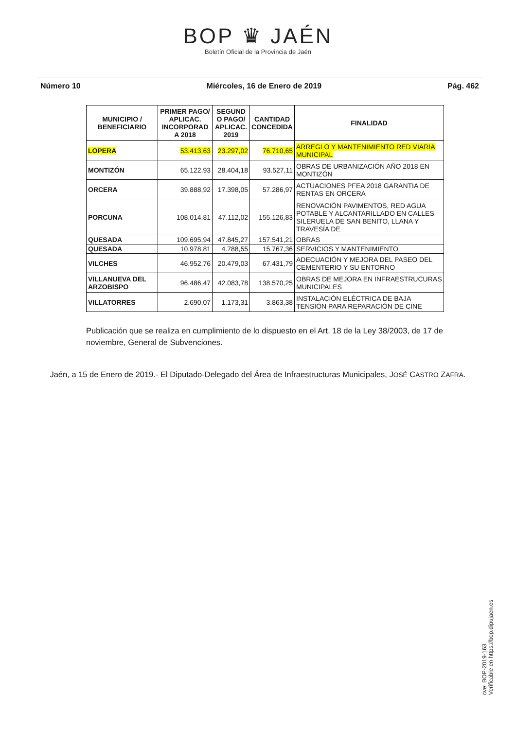BOP ♛ JAÉN
Boletín Oficial de la Provincia de Jaén
Número 10 Miércoles, 16 de Enero de 2019 Pág. 462
| MUNICIPIO / BENEFICIARIO | PRIMER PAGO/ APLICAC. INCORPORAD A 2018 | SEGUND O PAGO/ APLICAC. 2019 | CANTIDAD CONCEDIDA | FINALIDAD |
| --- | --- | --- | --- | --- |
| LOPERA | 53.413,63 | 23.297,02 | 76.710,65 | ARREGLO Y MANTENIMIENTO RED VIARIA MUNICIPAL |
| MONTIZÓN | 65.122,93 | 28.404,18 | 93.527,11 | OBRAS DE URBANIZACIÓN AÑO 2018 EN MONTIZÓN |
| ORCERA | 39.888,92 | 17.398,05 | 57.286,97 | ACTUACIONES PFEA 2018 GARANTIA DE RENTAS EN ORCERA |
| PORCUNA | 108.014,81 | 47.112,02 | 155.126,83 | RENOVACIÓN PAVIMENTOS, RED AGUA POTABLE Y ALCANTARILLADO EN CALLES SILERUELA DE SAN BENITO, LLANA Y TRAVESÍA DE |
| QUESADA | 109.695,94 | 47.845,27 | 157.541,21 | OBRAS |
| QUESADA | 10.978,81 | 4.788,55 | 15.767,36 | SERVICIOS Y MANTENIMIENTO |
| VILCHES | 46.952,76 | 20.479,03 | 67.431,79 | ADECUACIÓN Y MEJORA DEL PASEO DEL CEMENTERIO Y SU ENTORNO |
| VILLANUEVA DEL ARZOBISPO | 96.486,47 | 42.083,78 | 138.570,25 | OBRAS DE MEJORA EN INFRAESTRUCURAS MUNICIPALES |
| VILLATORRES | 2.690,07 | 1.173,31 | 3.863,38 | INSTALACIÓN ELÉCTRICA DE BAJA TENSIÓN PARA REPARACIÓN DE CINE |
Publicación que se realiza en cumplimiento de lo dispuesto en el Art. 18 de la Ley 38/2003, de 17 de noviembre, General de Subvenciones.
Jaén, a 15 de Enero de 2019.- El Diputado-Delegado del Área de Infraestructuras Municipales, JOSÉ CASTRO ZAFRA.
cve: BOP-2019-163
Verificable en https://bop.dipujaen.es